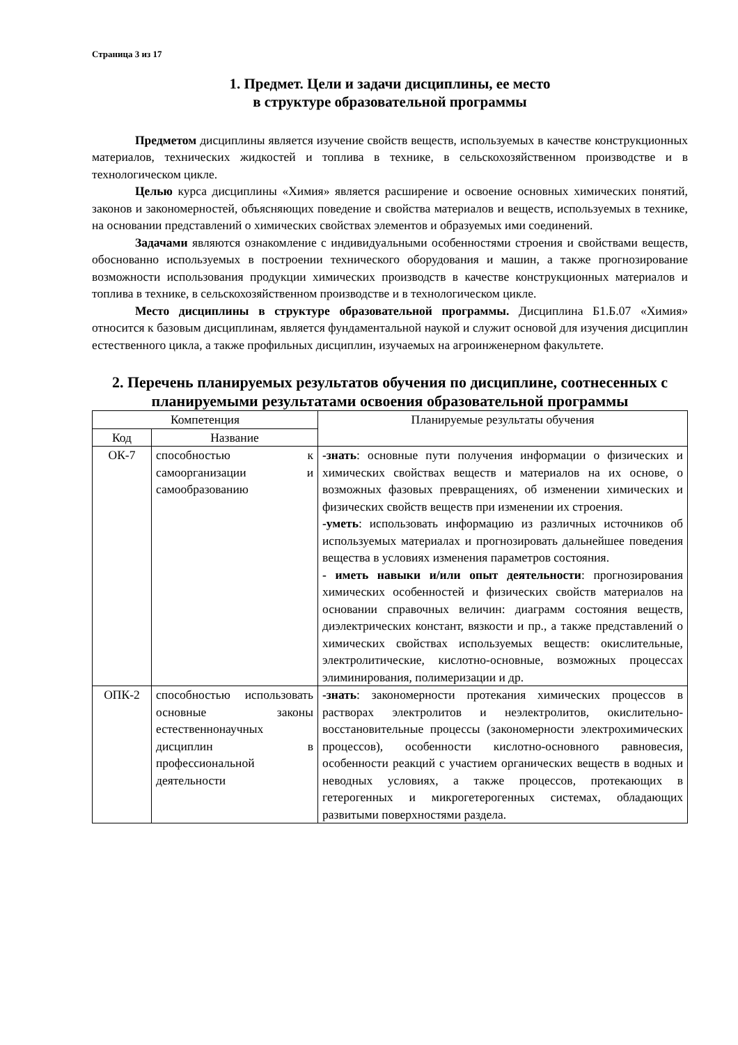Страница 3 из 17
1. Предмет. Цели и задачи дисциплины, ее место
в структуре образовательной программы
Предметом дисциплины является изучение свойств веществ, используемых в качестве конструкционных материалов, технических жидкостей и топлива в технике, в сельскохозяйственном производстве и в технологическом цикле.
Целью курса дисциплины «Химия» является расширение и освоение основных химических понятий, законов и закономерностей, объясняющих поведение и свойства материалов и веществ, используемых в технике, на основании представлений о химических свойствах элементов и образуемых ими соединений.
Задачами являются ознакомление с индивидуальными особенностями строения и свойствами веществ, обоснованно используемых в построении технического оборудования и машин, а также прогнозирование возможности использования продукции химических производств в качестве конструкционных материалов и топлива в технике, в сельскохозяйственном производстве и в технологическом цикле.
Место дисциплины в структуре образовательной программы. Дисциплина Б1.Б.07 «Химия» относится к базовым дисциплинам, является фундаментальной наукой и служит основой для изучения дисциплин естественного цикла, а также профильных дисциплин, изучаемых на агроинженерном факультете.
2. Перечень планируемых результатов обучения по дисциплине, соотнесенных с планируемыми результатами освоения образовательной программы
| Компетенция | | Планируемые результаты обучения |
| --- | --- | --- |
| Код | Название | |
| ОК-7 | способностью к самоорганизации и самообразованию | -знать : основные пути получения информации о физических и химических свойствах веществ и материалов на их основе, о возможных фазовых превращениях, об изменении химических и физических свойств веществ при изменении их строения. -уметь : использовать информацию из различных источников об используемых материалах и прогнозировать дальнейшее поведения вещества в условиях изменения параметров состояния. - иметь навыки и/или опыт деятельности : прогнозирования химических особенностей и физических свойств материалов на основании справочных величин: диаграмм состояния веществ, диэлектрических констант, вязкости и пр., а также представлений о химических свойствах используемых веществ: окислительные, электролитические, кислотно-основные, возможных процессах элиминирования, полимеризации и др. |
| ОПК-2 | способностью использовать основные законы естественнонаучных дисциплин в профессиональной деятельности | -знать : закономерности протекания химических процессов в растворах электролитов и неэлектролитов, окислительно-восстановительные процессы (закономерности электрохимических процессов), особенности кислотно-основного равновесия, особенности реакций с участием органических веществ в водных и неводных условиях, а также процессов, протекающих в гетерогенных и микрогетерогенных системах, обладающих развитыми поверхностями раздела. |